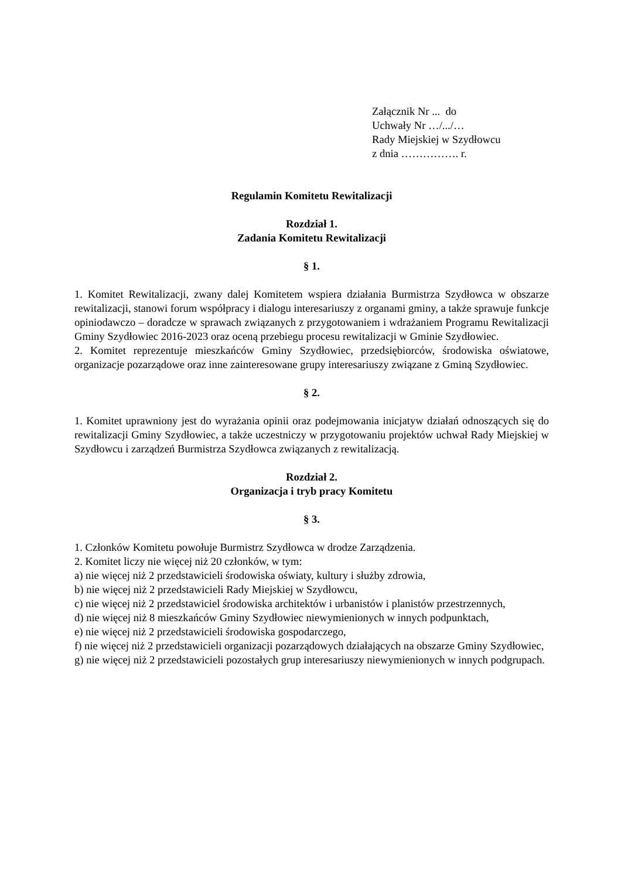Załącznik Nr ... do
Uchwały Nr …/.../…
Rady Miejskiej w Szydłowcu
z dnia ……………. r.
Regulamin Komitetu Rewitalizacji
Rozdział 1.
Zadania Komitetu Rewitalizacji
§ 1.
1. Komitet Rewitalizacji, zwany dalej Komitetem wspiera działania Burmistrza Szydłowca w obszarze rewitalizacji, stanowi forum współpracy i dialogu interesariuszy z organami gminy, a także sprawuje funkcje opiniodawczo – doradcze w sprawach związanych z przygotowaniem i wdrażaniem Programu Rewitalizacji Gminy Szydłowiec 2016-2023 oraz oceną przebiegu procesu rewitalizacji w Gminie Szydłowiec.
2. Komitet reprezentuje mieszkańców Gminy Szydłowiec, przedsiębiorców, środowiska oświatowe, organizacje pozarządowe oraz inne zainteresowane grupy interesariuszy związane z Gminą Szydłowiec.
§ 2.
1. Komitet uprawniony jest do wyrażania opinii oraz podejmowania inicjatyw działań odnoszących się do rewitalizacji Gminy Szydłowiec, a także uczestniczy w przygotowaniu projektów uchwał Rady Miejskiej w Szydłowcu i zarządzeń Burmistrza Szydłowca związanych z rewitalizacją.
Rozdział 2.
Organizacja i tryb pracy Komitetu
§ 3.
1. Członków Komitetu powołuje Burmistrz Szydłowca w drodze Zarządzenia.
2. Komitet liczy nie więcej niż 20 członków, w tym:
a) nie więcej niż 2 przedstawicieli środowiska oświaty, kultury i służby zdrowia,
b) nie więcej niż 2 przedstawicieli Rady Miejskiej w Szydłowcu,
c) nie więcej niż 2 przedstawiciel środowiska architektów i urbanistów i planistów przestrzennych,
d) nie więcej niż 8 mieszkańców Gminy Szydłowiec niewymienionych w innych podpunktach,
e) nie więcej niż 2 przedstawicieli środowiska gospodarczego,
f) nie więcej niż 2 przedstawicieli organizacji pozarządowych działających na obszarze Gminy Szydłowiec,
g) nie więcej niż 2 przedstawicieli pozostałych grup interesariuszy niewymienionych w innych podgrupach.